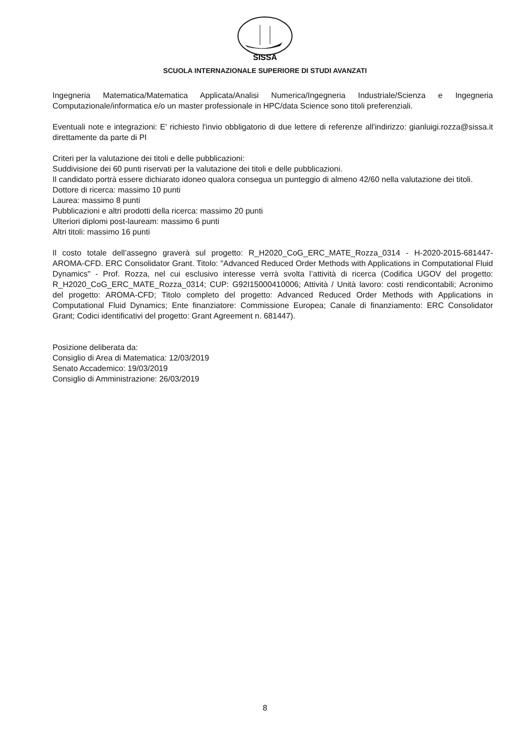SISSA
SCUOLA INTERNAZIONALE SUPERIORE DI STUDI AVANZATI
Ingegneria Matematica/Matematica Applicata/Analisi Numerica/Ingegneria Industriale/Scienza e Ingegneria Computazionale/informatica e/o un master professionale in HPC/data Science sono titoli preferenziali.
Eventuali note e integrazioni: E' richiesto l'invio obbligatorio di due lettere di referenze all'indirizzo: gianluigi.rozza@sissa.it direttamente da parte di PI
Criteri per la valutazione dei titoli e delle pubblicazioni:
Suddivisione dei 60 punti riservati per la valutazione dei titoli e delle pubblicazioni.
Il candidato portrà essere dichiarato idoneo qualora consegua un punteggio di almeno 42/60 nella valutazione dei titoli.
Dottore di ricerca: massimo 10 punti
Laurea: massimo 8 punti
Pubblicazioni e altri prodotti della ricerca: massimo 20 punti
Ulteriori diplomi post-lauream: massimo 6 punti
Altri titoli: massimo 16 punti
Il costo totale dell’assegno graverà sul progetto: R_H2020_CoG_ERC_MATE_Rozza_0314 - H-2020-2015-681447-AROMA-CFD. ERC Consolidator Grant. Titolo: "Advanced Reduced Order Methods with Applications in Computational Fluid Dynamics" - Prof. Rozza, nel cui esclusivo interesse verrà svolta l’attività di ricerca (Codifica UGOV del progetto: R_H2020_CoG_ERC_MATE_Rozza_0314; CUP: G92I15000410006; Attività / Unità lavoro: costi rendicontabili; Acronimo del progetto: AROMA-CFD; Titolo completo del progetto: Advanced Reduced Order Methods with Applications in Computational Fluid Dynamics; Ente finanziatore: Commissione Europea; Canale di finanziamento: ERC Consolidator Grant; Codici identificativi del progetto: Grant Agreement n. 681447).
Posizione deliberata da:
Consiglio di Area di Matematica: 12/03/2019
Senato Accademico: 19/03/2019
Consiglio di Amministrazione: 26/03/2019
8